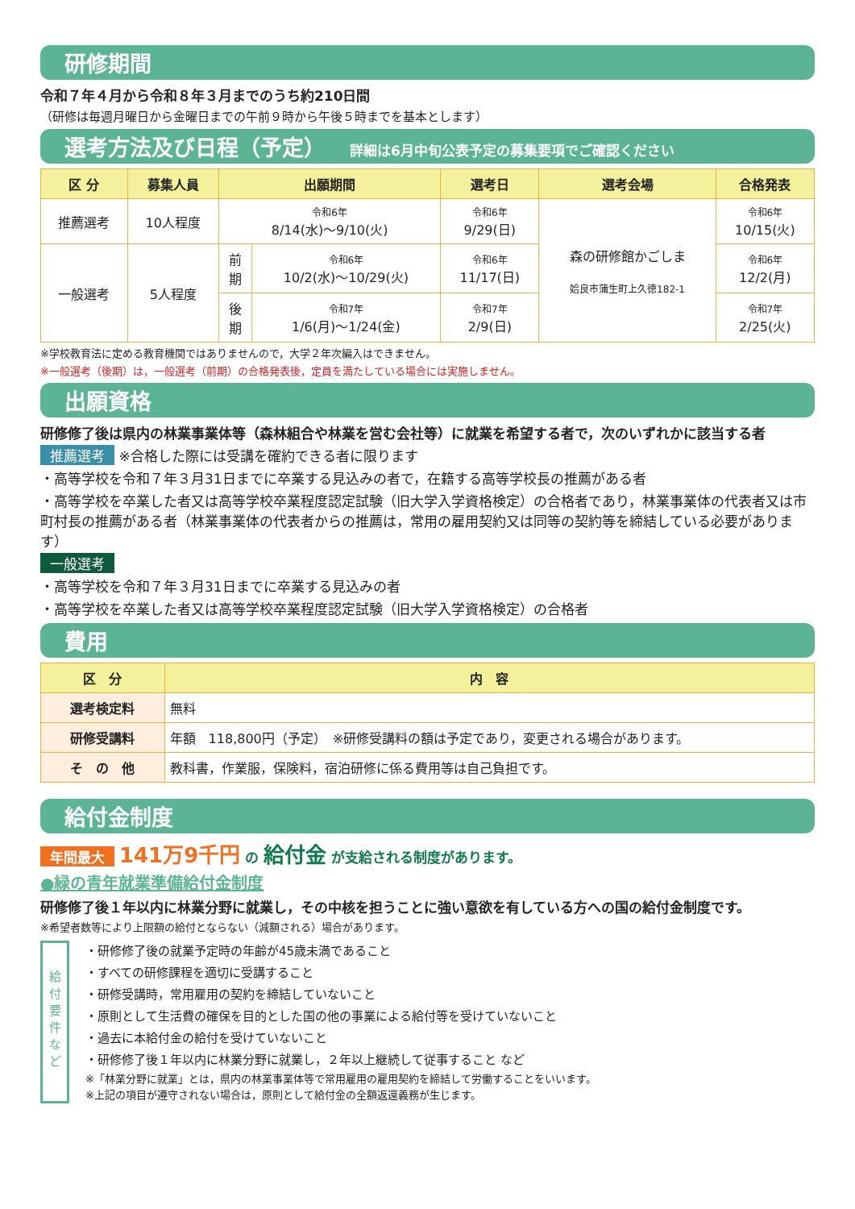研修期間
令和７年４月から令和８年３月までのうち約210日間
（研修は毎週月曜日から金曜日までの午前９時から午後５時までを基本とします）
選考方法及び日程（予定） 詳細は6月中旬公表予定の募集要項でご確認ください
| 区 分 | 募集人員 | 出願期間 | | 選考日 | 選考会場 | 合格発表 |
| --- | --- | --- | --- | --- | --- | --- |
| 推薦選考 | 10人程度 | 令和6年 8/14(水)～9/10(火) | | 令和6年 9/29(日) | 森の研修館かごしま 姶良市蒲生町上久徳182-1 | 令和6年 10/15(火) |
| 一般選考 | 5人程度 | 前 期 | 令和6年 10/2(水)～10/29(火) | 令和6年 11/17(日) | | 令和6年 12/2(月) |
| | | 後 期 | 令和7年 1/6(月)～1/24(金) | 令和7年 2/9(日) | | 令和7年 2/25(火) |
※学校教育法に定める教育機関ではありませんので，大学２年次編入はできません。
※一般選考（後期）は，一般選考（前期）の合格発表後，定員を満たしている場合には実施しません。
出願資格
研修修了後は県内の林業事業体等（森林組合や林業を営む会社等）に就業を希望する者で，次のいずれかに該当する者
推薦選考 ※合格した際には受講を確約できる者に限ります
・高等学校を令和７年３月31日までに卒業する見込みの者で，在籍する高等学校長の推薦がある者
・高等学校を卒業した者又は高等学校卒業程度認定試験（旧大学入学資格検定）の合格者であり，林業事業体の代表者又は市町村長の推薦がある者（林業事業体の代表者からの推薦は，常用の雇用契約又は同等の契約等を締結している必要があります）
一般選考
・高等学校を令和７年３月31日までに卒業する見込みの者
・高等学校を卒業した者又は高等学校卒業程度認定試験（旧大学入学資格検定）の合格者
費用
| 区 分 | 内 容 |
| --- | --- |
| 選考検定料 | 無料 |
| 研修受講料 | 年額 118,800円（予定） ※研修受講料の額は予定であり，変更される場合があります。 |
| そ の 他 | 教科書，作業服，保険料，宿泊研修に係る費用等は自己負担です。 |
給付金制度
年間最大 141万9千円 の 給付金 が支給される制度があります。
●緑の青年就業準備給付金制度
研修修了後１年以内に林業分野に就業し，その中核を担うことに強い意欲を有している方への国の給付金制度です。
※希望者数等により上限額の給付とならない（減額される）場合があります。
給
付
要
件
な
ど
・研修修了後の就業予定時の年齢が45歳未満であること
・すべての研修課程を適切に受講すること
・研修受講時，常用雇用の契約を締結していないこと
・原則として生活費の確保を目的とした国の他の事業による給付等を受けていないこと
・過去に本給付金の給付を受けていないこと
・研修修了後１年以内に林業分野に就業し，２年以上継続して従事すること など
※「林業分野に就業」とは，県内の林業事業体等で常用雇用の雇用契約を締結して労働することをいいます。
※上記の項目が遵守されない場合は，原則として給付金の全額返還義務が生じます。